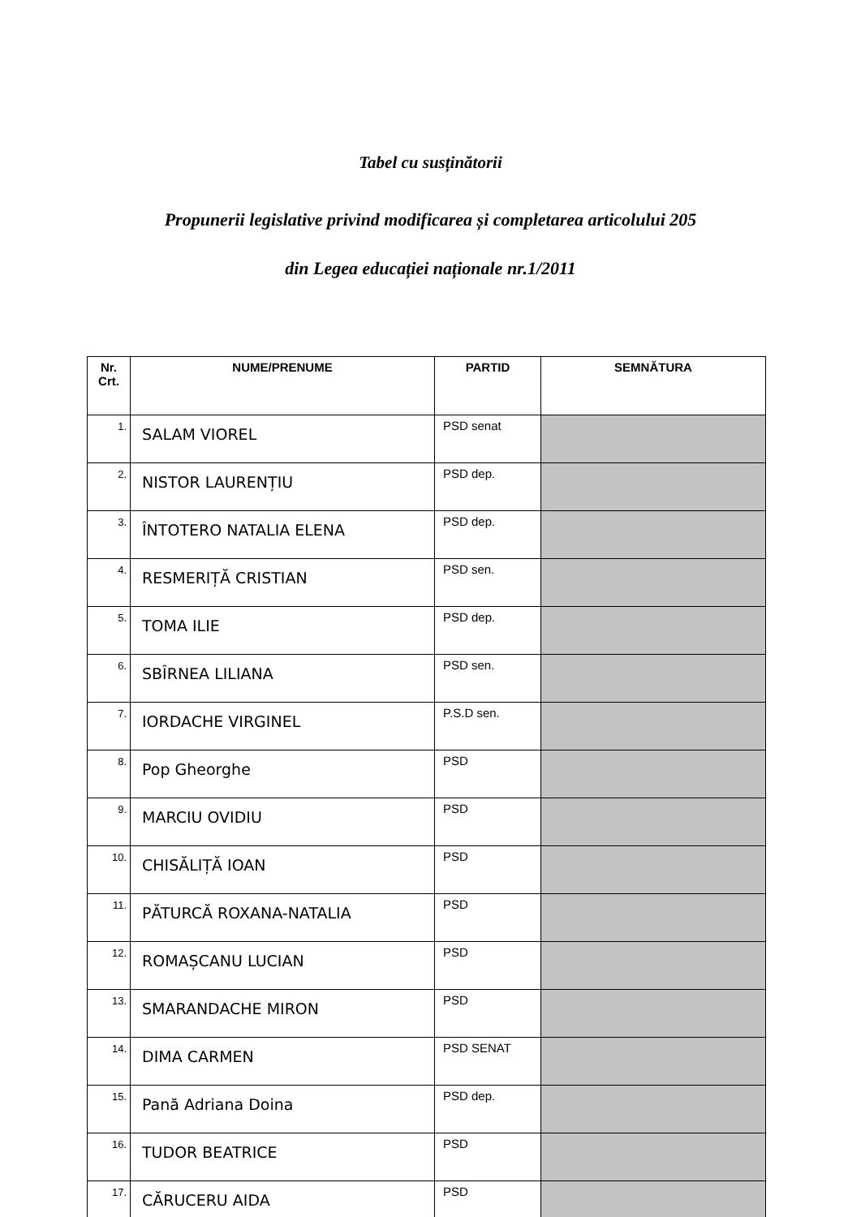Tabel cu susținătorii
Propunerii legislative privind modificarea și completarea articolului 205
din Legea educației naționale nr.1/2011
| Nr. Crt. | NUME/PRENUME | PARTID | SEMNĂTURA |
| --- | --- | --- | --- |
| 1. | SALAM VIOREL | PSD senat | |
| 2. | NISTOR LAURENȚIU | PSD dep. | |
| 3. | ÎNTOTERO NATALIA ELENA | PSD dep. | |
| 4. | RESMERIȚĂ CRISTIAN | PSD sen. | |
| 5. | TOMA ILIE | PSD dep. | |
| 6. | SBÎRNEA LILIANA | PSD sen. | |
| 7. | IORDACHE VIRGINEL | P.S.D sen. | |
| 8. | Pop Gheorghe | PSD | |
| 9. | MARCIU OVIDIU | PSD | |
| 10. | CHISĂLIȚĂ IOAN | PSD | |
| 11. | PĂTURCĂ ROXANA-NATALIA | PSD | |
| 12. | ROMAȘCANU LUCIAN | PSD | |
| 13. | SMARANDACHE MIRON | PSD | |
| 14. | DIMA CARMEN | PSD SENAT | |
| 15. | Pană Adriana Doina | PSD dep. | |
| 16. | TUDOR BEATRICE | PSD | |
| 17. | CĂRUCERU AIDA | PSD | |